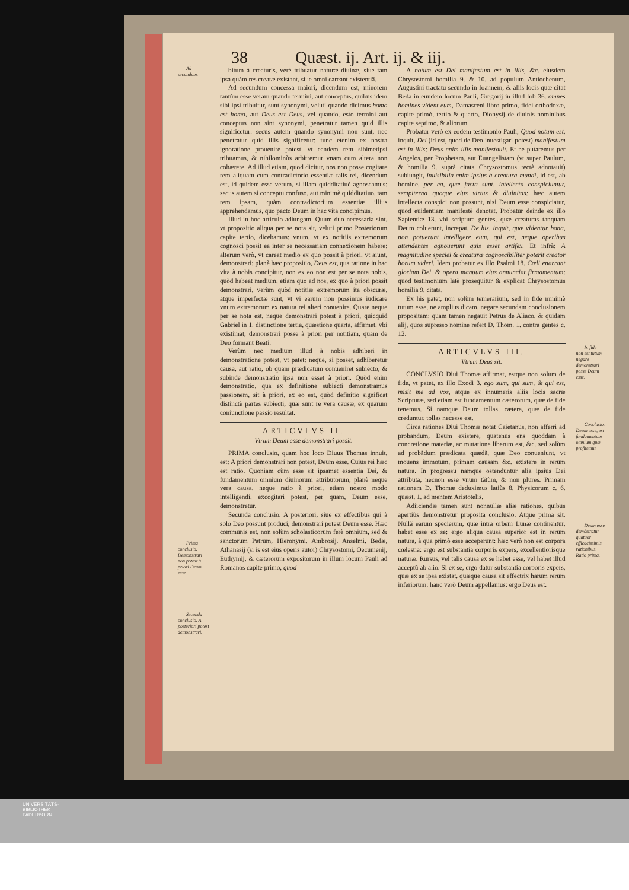38 Quæst. ij. Art. ij. & iij.
Ad secundum.
Prima conclusio. Demonstrari non potest à priori Deum esse.
Secunda conclusio. A posteriori potest demonstrari.
bitum à creaturis, verè tribuatur naturæ diuinæ, siue tam ipsa quàm res creatæ existant, siue omni careant existentiâ.
Ad secundum concessa maiori, dicendum est, minorem tantùm esse veram quando termini, aut conceptus, quibus idem sibi ipsi tribuitur, sunt synonymi, veluti quando dicimus homo est homo, aut Deus est Deus, vel quando, esto termini aut conceptus non sint synonymi, penetratur tamen quid illis significetur: secus autem quando synonymi non sunt, nec penetratur quid illis significetur: tunc etenim ex nostra ignoratione prouenire potest, vt eandem rem sibimetipsi tribuamus, & nihilominùs arbitremur vnam cum altera non cohærere. Ad illud etiam, quod dicitur, nos non posse cogitare rem aliquam cum contradictorio essentiæ talis rei, dicendum est, id quidem esse verum, si illam quidditatiuè agnoscamus: secus autem si conceptu confuso, aut minimè quidditatiuo, tam rem ipsam, quàm contradictorium essentiæ illius apprehendamus, quo pacto Deum in hac vita concipimus.
Illud in hoc articulo adiungam. Quum duo necessaria sint, vt propositio aliqua per se nota sit, veluti primo Posteriorum capite tertio, dicebamus: vnum, vt ex notitiis extremorum cognosci possit ea inter se necessariam connexionem habere: alterum verò, vt careat medio ex quo possit à priori, vt aiunt, demonstrari; planè hæc propositio, Deus est, qua ratione in hac vita à nobis concipitur, non ex eo non est per se nota nobis, quòd habeat medium, etiam quo ad nos, ex quo à priori possit demonstrari, verùm quòd notitiæ extremorum ita obscuræ, atque imperfectæ sunt, vt vi earum non possimus iudicare vnum extremorum ex natura rei alteri conuenire. Quare neque per se nota est, neque demonstrari potest à priori, quicquid Gabriel in 1. distinctione tertia, quæstione quarta, affirmet, vbi existimat, demonstrari posse à priori per notitiam, quam de Deo formant Beati.
Verùm nec medium illud à nobis adhiberi in demonstratione potest, vt patet: neque, si posset, adhiberetur causa, aut ratio, ob quam prædicatum conueniret subiecto, & subinde demonstratio ipsa non esset à priori. Quòd enim demonstratio, qua ex definitione subiecti demonstramus passionem, sit à priori, ex eo est, quòd definitio significat distinctè partes subiecti, quæ sunt re vera causæ, ex quarum coniunctione passio resultat.
ARTICVLVS II.
Vtrum Deum esse demonstrari possit.
PRIMA conclusio, quam hoc loco Diuus Thomas innuit, est: A priori demonstrari non potest, Deum esse. Cuius rei hæc est ratio. Quoniam cùm esse sit ipsamet essentia Dei, & fundamentum omnium diuinorum attributorum, planè neque vera causa, neque ratio à priori, etiam nostro modo intelligendi, excogitari potest, per quam, Deum esse, demonstretur.
Secunda conclusio. A posteriori, siue ex effectibus qui à solo Deo possunt produci, demonstrari potest Deum esse. Hæc communis est, non solùm scholasticorum ferè omnium, sed & sanctorum Patrum, Hieronymi, Ambrosij, Anselmi, Bedæ, Athanasij (si is est eius operis autor) Chrysostomi, Oecumenij, Euthymij, & cæterorum expositorum in illum locum Pauli ad Romanos capite primo, quod
A notum est Dei manifestum est in illis, &c. eiusdem Chrysostomi homilia 9. & 10. ad populum Antiochenum, Augustini tractatu secundo in Ioannem, & aliis locis quæ citat Beda in eundem locum Pauli, Gregorij in illud Iob 36. omnes homines vident eum, Damasceni libro primo, fidei orthodoxæ, capite primò, tertio & quarto, Dionysij de diuinis nominibus capite septimo, & aliorum.
Probatur verò ex eodem testimonio Pauli, Quod notum est, inquit, Dei (id est, quod de Deo inuestigari potest) manifestum est in illis; Deus enim illis manifestauit. Et ne putaremus per Angelos, per Prophetam, aut Euangelistam (vt super Paulum, & homilia 9. suprà citata Chrysostomus rectè adnotauit) subiungit, inuisibilia enim ipsius à creatura mundi, id est, ab homine, per ea, quæ facta sunt, intellecta conspiciuntur, sempiterna quoque eius virtus & diuinitas: hæc autem intellecta conspici non possunt, nisi Deum esse conspiciatur, quod euidentiam manifestè denotat. Probatur deinde ex illo Sapientiæ 13. vbi scriptura gentes, quæ creaturas tanquam Deum coluerunt, increpat, De his, inquit, quæ videntur bona, non potuerunt intelligere eum, qui est, neque operibus attendentes agnouerunt quis esset artifex. Et infrà: A magnitudine speciei & creaturæ cognoscibiliter poterit creator horum videri. Idem probatur ex illo Psalmi 18. Cœli enarrant gloriam Dei, & opera manuum eius annunciat firmamentum: quod testimonium latè prosequitur & explicat Chrysostomus homilia 9. citata.
Ex his patet, non solùm temerarium, sed in fide minimè tutum esse, ne amplius dicam, negare secundam conclusionem propositam: quam tamen negauit Petrus de Aliaco, & quidam alij, quos supresso nomine refert D. Thom. 1. contra gentes c. 12.
ARTICVLVS III.
Vtrum Deus sit.
CONCLVSIO Diui Thomæ affirmat, estque non solum de fide, vt patet, ex illo Exodi 3. ego sum, qui sum, & qui est, misit me ad vos, atque ex innumeris aliis locis sacræ Scripturæ, sed etiam est fundamentum cæterorum, quæ de fide tenemus. Si namque Deum tollas, cætera, quæ de fide creduntur, tollas necesse est.
Circa rationes Diui Thomæ notat Caietanus, non afferri ad probandum, Deum existere, quatenus ens quoddam à concretione materiæ, ac mutatione liberum est, &c. sed solùm ad probãdum prædicata quædã, quæ Deo conueniunt, vt mouens immotum, primam causam &c. existere in rerum natura. In progressu namque ostenduntur alia ipsius Dei attributa, necnon esse vnum tãtùm, & non plures. Primam rationem D. Thomæ deduximus latiùs 8. Physicorum c. 6. quæst. 1. ad mentem Aristotelis.
Adiiciendæ tamen sunt nonnullæ aliæ rationes, quibus apertiùs demonstretur proposita conclusio. Atque prima sit. Nullã earum specierum, quæ intra orbem Lunæ continentur, habet esse ex se: ergo aliqua causa superior est in rerum natura, à qua primò esse acceperunt: hæc verò non est corpora cœlestia: ergo est substantia corporis expers, excellentiorisque naturæ. Rursus, vel talis causa ex se habet esse, vel habet illud acceptũ ab alio. Si ex se, ergo datur substantia corporis expers, quæ ex se ipsa existat, quæque causa sit effectrix harum rerum inferiorum: hanc verò Deum appellamus: ergo Deus est.
In fide non est tutum negare demonstrari posse Deum esse.
Conclusio. Deum esse, est fundamentum omnium quæ profitemur.
Deum esse demõstratur quatuor efficacissimis rationibus. Ratio prima.
UNIVERSITÄTS-
BIBLIOTHEK
PADERBORN